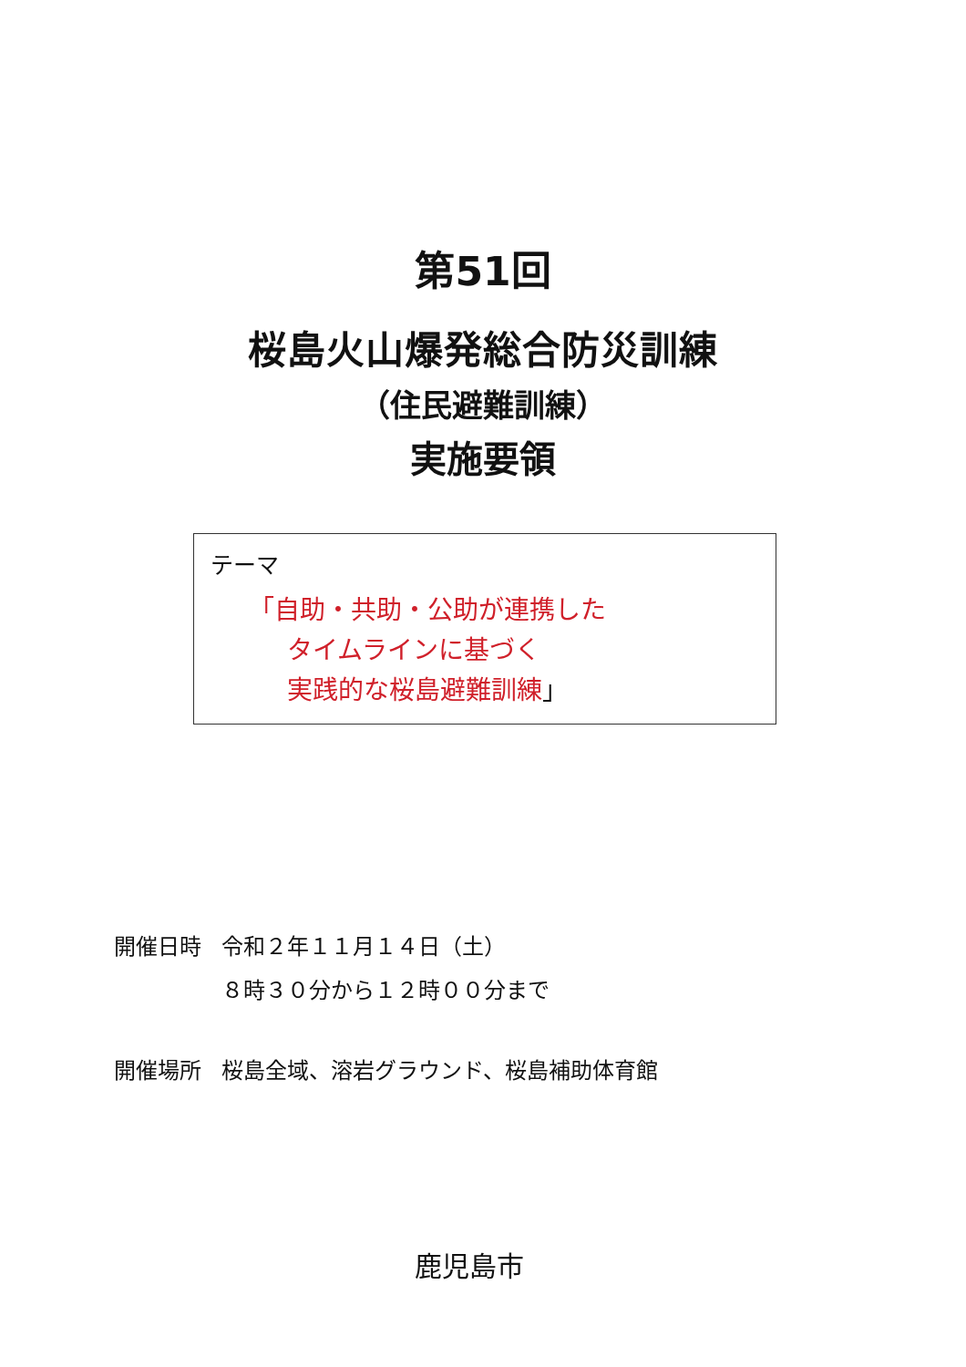第51回
桜島火山爆発総合防災訓練
（住民避難訓練）
実施要領
テーマ
　　「自助・共助・公助が連携した
　　　タイムラインに基づく
　　　実践的な桜島避難訓練」
| 開催日時 | 令和２年１１月１４日（土） ８時３０分から１２時００分まで |
| 開催場所 | 桜島全域、溶岩グラウンド、桜島補助体育館 |
鹿児島市